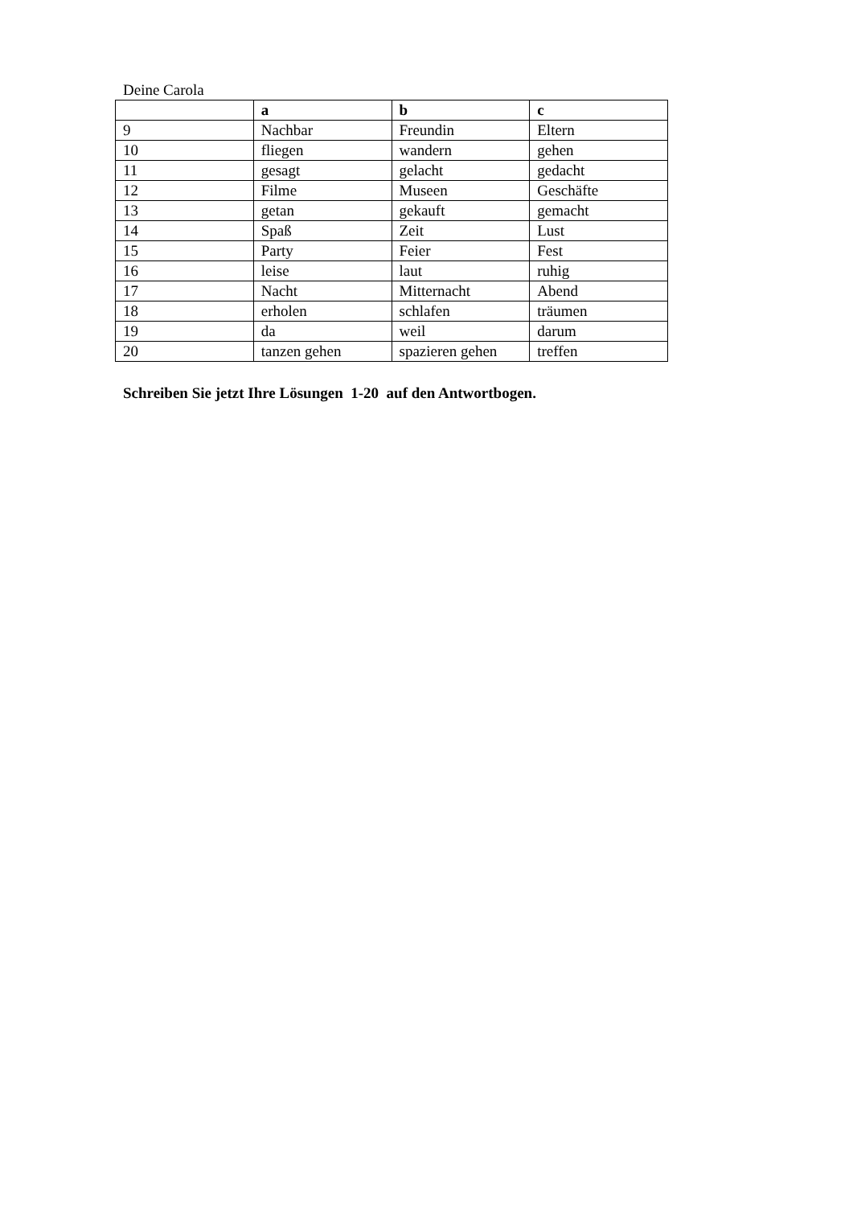Deine Carola
| | a | b | c |
| --- | --- | --- | --- |
| 9 | Nachbar | Freundin | Eltern |
| 10 | fliegen | wandern | gehen |
| 11 | gesagt | gelacht | gedacht |
| 12 | Filme | Museen | Geschäfte |
| 13 | getan | gekauft | gemacht |
| 14 | Spaß | Zeit | Lust |
| 15 | Party | Feier | Fest |
| 16 | leise | laut | ruhig |
| 17 | Nacht | Mitternacht | Abend |
| 18 | erholen | schlafen | träumen |
| 19 | da | weil | darum |
| 20 | tanzen gehen | spazieren gehen | treffen |
Schreiben Sie jetzt Ihre Lösungen 1-20 auf den Antwortbogen.